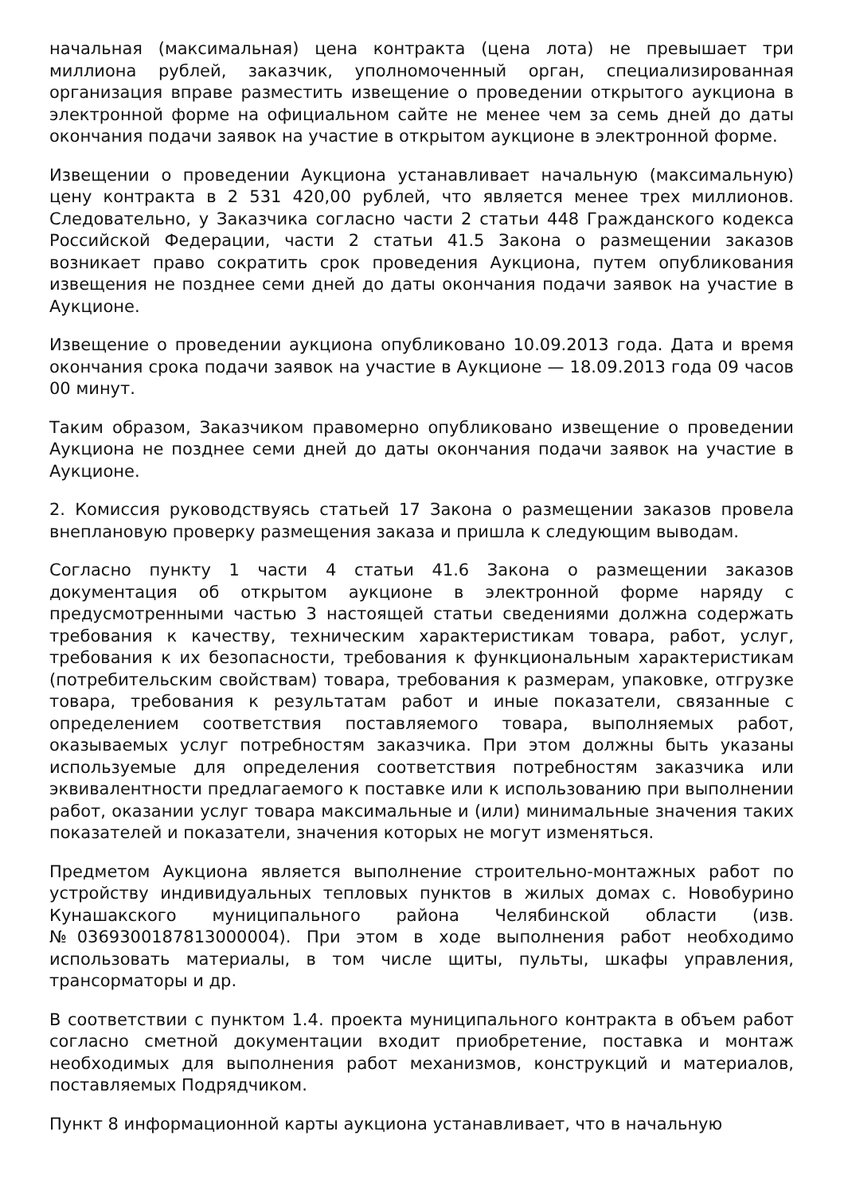начальная (максимальная) цена контракта (цена лота) не превышает три миллиона рублей, заказчик, уполномоченный орган, специализированная организация вправе разместить извещение о проведении открытого аукциона в электронной форме на официальном сайте не менее чем за семь дней до даты окончания подачи заявок на участие в открытом аукционе в электронной форме.
Извещении о проведении Аукциона устанавливает начальную (максимальную) цену контракта в 2 531 420,00 рублей, что является менее трех миллионов. Следовательно, у Заказчика согласно части 2 статьи 448 Гражданского кодекса Российской Федерации, части 2 статьи 41.5 Закона о размещении заказов возникает право сократить срок проведения Аукциона, путем опубликования извещения не позднее семи дней до даты окончания подачи заявок на участие в Аукционе.
Извещение о проведении аукциона опубликовано 10.09.2013 года. Дата и время окончания срока подачи заявок на участие в Аукционе — 18.09.2013 года 09 часов 00 минут.
Таким образом, Заказчиком правомерно опубликовано извещение о проведении Аукциона не позднее семи дней до даты окончания подачи заявок на участие в Аукционе.
2. Комиссия руководствуясь статьей 17 Закона о размещении заказов провела внеплановую проверку размещения заказа и пришла к следующим выводам.
Согласно пункту 1 части 4 статьи 41.6 Закона о размещении заказов документация об открытом аукционе в электронной форме наряду с предусмотренными частью 3 настоящей статьи сведениями должна содержать требования к качеству, техническим характеристикам товара, работ, услуг, требования к их безопасности, требования к функциональным характеристикам (потребительским свойствам) товара, требования к размерам, упаковке, отгрузке товара, требования к результатам работ и иные показатели, связанные с определением соответствия поставляемого товара, выполняемых работ, оказываемых услуг потребностям заказчика. При этом должны быть указаны используемые для определения соответствия потребностям заказчика или эквивалентности предлагаемого к поставке или к использованию при выполнении работ, оказании услуг товара максимальные и (или) минимальные значения таких показателей и показатели, значения которых не могут изменяться.
Предметом Аукциона является выполнение строительно-монтажных работ по устройству индивидуальных тепловых пунктов в жилых домах с. Новобурино Кунашакского муниципального района Челябинской области (изв. №0369300187813000004). При этом в ходе выполнения работ необходимо использовать материалы, в том числе щиты, пульты, шкафы управления, трансорматоры и др.
В соответствии с пунктом 1.4. проекта муниципального контракта в объем работ согласно сметной документации входит приобретение, поставка и монтаж необходимых для выполнения работ механизмов, конструкций и материалов, поставляемых Подрядчиком.
Пункт 8 информационной карты аукциона устанавливает, что в начальную